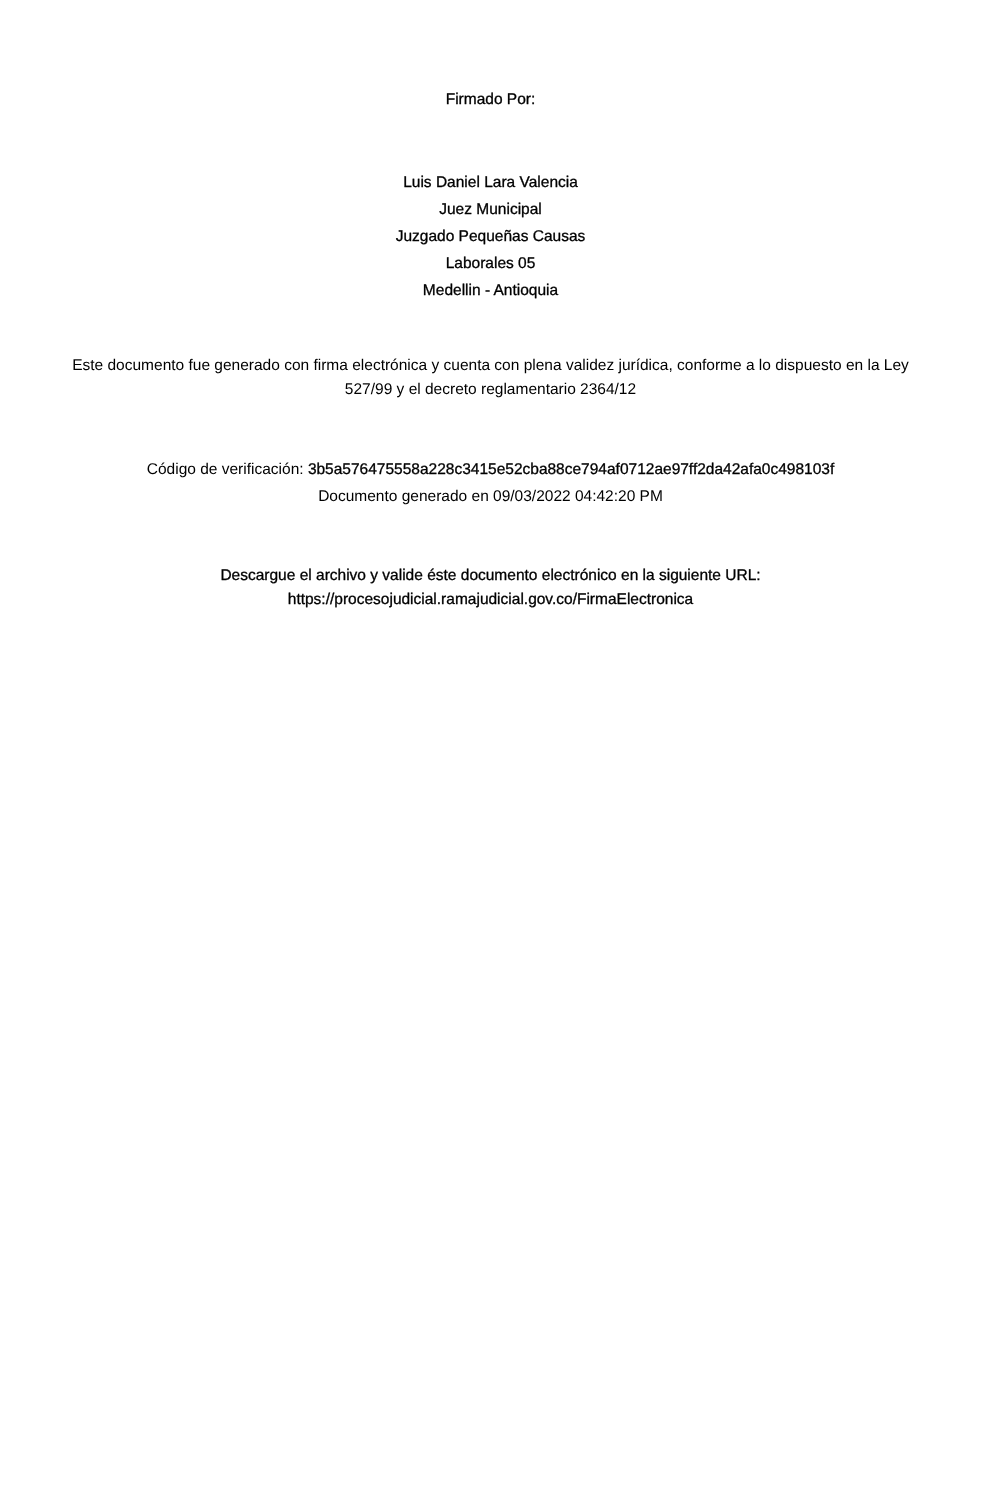Firmado Por:
Luis Daniel Lara Valencia
Juez Municipal
Juzgado Pequeñas Causas
Laborales 05
Medellin - Antioquia
Este documento fue generado con firma electrónica y cuenta con plena validez jurídica, conforme a lo dispuesto en la Ley 527/99 y el decreto reglamentario 2364/12
Código de verificación: 3b5a576475558a228c3415e52cba88ce794af0712ae97ff2da42afa0c498103f
Documento generado en 09/03/2022 04:42:20 PM
Descargue el archivo y valide éste documento electrónico en la siguiente URL:
https://procesojudicial.ramajudicial.gov.co/FirmaElectronica